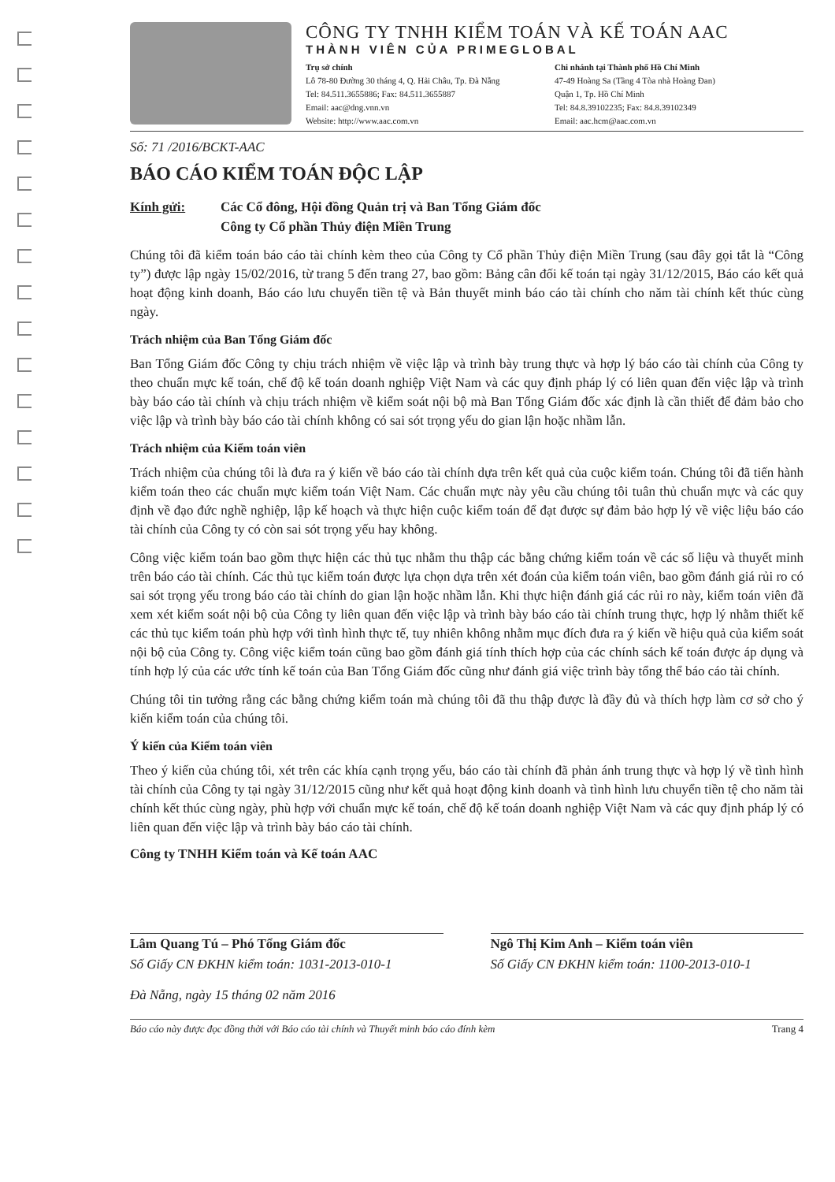CÔNG TY TNHH KIỂM TOÁN VÀ KẾ TOÁN AAC
THÀNH VIÊN CỦA PRIMEGLOBAL
Trụ sở chính
Lô 78-80 Đường 30 tháng 4, Q. Hải Châu, Tp. Đà Nẵng
Tel: 84.511.3655886; Fax: 84.511.3655887
Email: aac@dng.vnn.vn
Website: http://www.aac.com.vn
Chi nhánh tại Thành phố Hồ Chí Minh
47-49 Hoàng Sa (Tầng 4 Tòa nhà Hoàng Đan)
Quận 1, Tp. Hồ Chí Minh
Tel: 84.8.39102235; Fax: 84.8.39102349
Email: aac.hcm@aac.com.vn
Số: 71 /2016/BCKT-AAC
BÁO CÁO KIỂM TOÁN ĐỘC LẬP
Kính gửi: Các Cổ đông, Hội đồng Quản trị và Ban Tổng Giám đốc
Công ty Cổ phần Thủy điện Miền Trung
Chúng tôi đã kiểm toán báo cáo tài chính kèm theo của Công ty Cổ phần Thủy điện Miền Trung (sau đây gọi tắt là “Công ty”) được lập ngày 15/02/2016, từ trang 5 đến trang 27, bao gồm: Bảng cân đối kế toán tại ngày 31/12/2015, Báo cáo kết quả hoạt động kinh doanh, Báo cáo lưu chuyển tiền tệ và Bản thuyết minh báo cáo tài chính cho năm tài chính kết thúc cùng ngày.
Trách nhiệm của Ban Tổng Giám đốc
Ban Tổng Giám đốc Công ty chịu trách nhiệm về việc lập và trình bày trung thực và hợp lý báo cáo tài chính của Công ty theo chuẩn mực kế toán, chế độ kế toán doanh nghiệp Việt Nam và các quy định pháp lý có liên quan đến việc lập và trình bày báo cáo tài chính và chịu trách nhiệm về kiểm soát nội bộ mà Ban Tổng Giám đốc xác định là cần thiết để đảm bảo cho việc lập và trình bày báo cáo tài chính không có sai sót trọng yếu do gian lận hoặc nhầm lẫn.
Trách nhiệm của Kiểm toán viên
Trách nhiệm của chúng tôi là đưa ra ý kiến về báo cáo tài chính dựa trên kết quả của cuộc kiểm toán. Chúng tôi đã tiến hành kiểm toán theo các chuẩn mực kiểm toán Việt Nam. Các chuẩn mực này yêu cầu chúng tôi tuân thủ chuẩn mực và các quy định về đạo đức nghề nghiệp, lập kế hoạch và thực hiện cuộc kiểm toán để đạt được sự đảm bảo hợp lý về việc liệu báo cáo tài chính của Công ty có còn sai sót trọng yếu hay không.
Công việc kiểm toán bao gồm thực hiện các thủ tục nhằm thu thập các bằng chứng kiểm toán về các số liệu và thuyết minh trên báo cáo tài chính. Các thủ tục kiểm toán được lựa chọn dựa trên xét đoán của kiểm toán viên, bao gồm đánh giá rủi ro có sai sót trọng yếu trong báo cáo tài chính do gian lận hoặc nhầm lẫn. Khi thực hiện đánh giá các rủi ro này, kiểm toán viên đã xem xét kiểm soát nội bộ của Công ty liên quan đến việc lập và trình bày báo cáo tài chính trung thực, hợp lý nhằm thiết kế các thủ tục kiểm toán phù hợp với tình hình thực tế, tuy nhiên không nhằm mục đích đưa ra ý kiến về hiệu quả của kiểm soát nội bộ của Công ty. Công việc kiểm toán cũng bao gồm đánh giá tính thích hợp của các chính sách kế toán được áp dụng và tính hợp lý của các ước tính kế toán của Ban Tổng Giám đốc cũng như đánh giá việc trình bày tổng thể báo cáo tài chính.
Chúng tôi tin tưởng rằng các bằng chứng kiểm toán mà chúng tôi đã thu thập được là đầy đủ và thích hợp làm cơ sở cho ý kiến kiểm toán của chúng tôi.
Ý kiến của Kiểm toán viên
Theo ý kiến của chúng tôi, xét trên các khía cạnh trọng yếu, báo cáo tài chính đã phản ánh trung thực và hợp lý về tình hình tài chính của Công ty tại ngày 31/12/2015 cũng như kết quả hoạt động kinh doanh và tình hình lưu chuyển tiền tệ cho năm tài chính kết thúc cùng ngày, phù hợp với chuẩn mực kế toán, chế độ kế toán doanh nghiệp Việt Nam và các quy định pháp lý có liên quan đến việc lập và trình bày báo cáo tài chính.
Công ty TNHH Kiểm toán và Kế toán AAC
Lâm Quang Tú – Phó Tổng Giám đốc
Số Giấy CN ĐKHN kiểm toán: 1031-2013-010-1
Ngô Thị Kim Anh – Kiểm toán viên
Số Giấy CN ĐKHN kiểm toán: 1100-2013-010-1
Đà Nẵng, ngày 15 tháng 02 năm 2016
Báo cáo này được đọc đồng thời với Báo cáo tài chính và Thuyết minh báo cáo đính kèm Trang 4